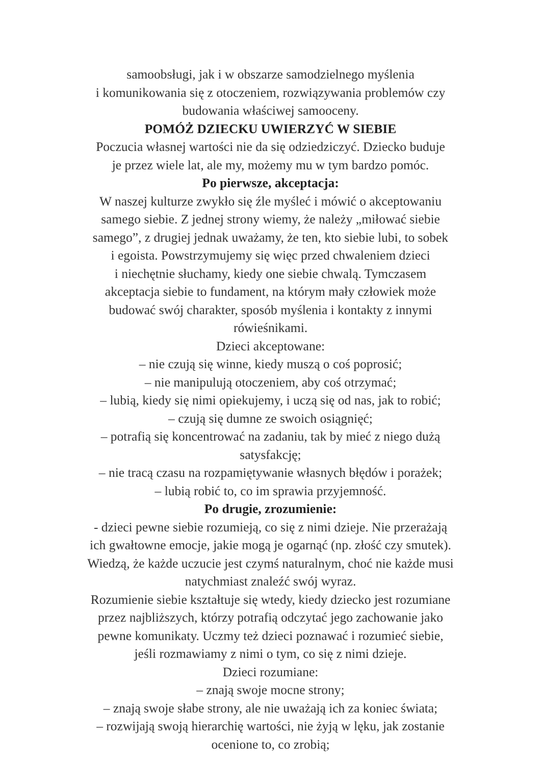samoobsługi, jak i w obszarze samodzielnego myślenia
i komunikowania się z otoczeniem, rozwiązywania problemów czy
budowania właściwej samooceny.
POMÓŻ DZIECKU UWIERZYĆ W SIEBIE
Poczucia własnej wartości nie da się odziedziczyć. Dziecko buduje
je przez wiele lat, ale my, możemy mu w tym bardzo pomóc.
Po pierwsze, akceptacja:
W naszej kulturze zwykło się źle myśleć i mówić o akceptowaniu
samego siebie. Z jednej strony wiemy, że należy „miłować siebie
samego”, z drugiej jednak uważamy, że ten, kto siebie lubi, to sobek
i egoista. Powstrzymujemy się więc przed chwaleniem dzieci
i niechętnie słuchamy, kiedy one siebie chwalą. Tymczasem
akceptacja siebie to fundament, na którym mały człowiek może
budować swój charakter, sposób myślenia i kontakty z innymi
rówieśnikami.
Dzieci akceptowane:
– nie czują się winne, kiedy muszą o coś poprosić;
– nie manipulują otoczeniem, aby coś otrzymać;
– lubią, kiedy się nimi opiekujemy, i uczą się od nas, jak to robić;
– czują się dumne ze swoich osiągnięć;
– potrafią się koncentrować na zadaniu, tak by mieć z niego dużą
satysfakcję;
– nie tracą czasu na rozpamiętywanie własnych błędów i porażek;
– lubią robić to, co im sprawia przyjemność.
Po drugie, zrozumienie:
- dzieci pewne siebie rozumieją, co się z nimi dzieje. Nie przerażają
ich gwałtowne emocje, jakie mogą je ogarnąć (np. złość czy smutek).
Wiedzą, że każde uczucie jest czymś naturalnym, choć nie każde musi
natychmiast znaleźć swój wyraz.
Rozumienie siebie kształtuje się wtedy, kiedy dziecko jest rozumiane
przez najbliższych, którzy potrafią odczytać jego zachowanie jako
pewne komunikaty. Uczmy też dzieci poznawać i rozumieć siebie,
jeśli rozmawiamy z nimi o tym, co się z nimi dzieje.
Dzieci rozumiane:
– znają swoje mocne strony;
– znają swoje słabe strony, ale nie uważają ich za koniec świata;
– rozwijają swoją hierarchię wartości, nie żyją w lęku, jak zostanie
ocenione to, co zrobią;